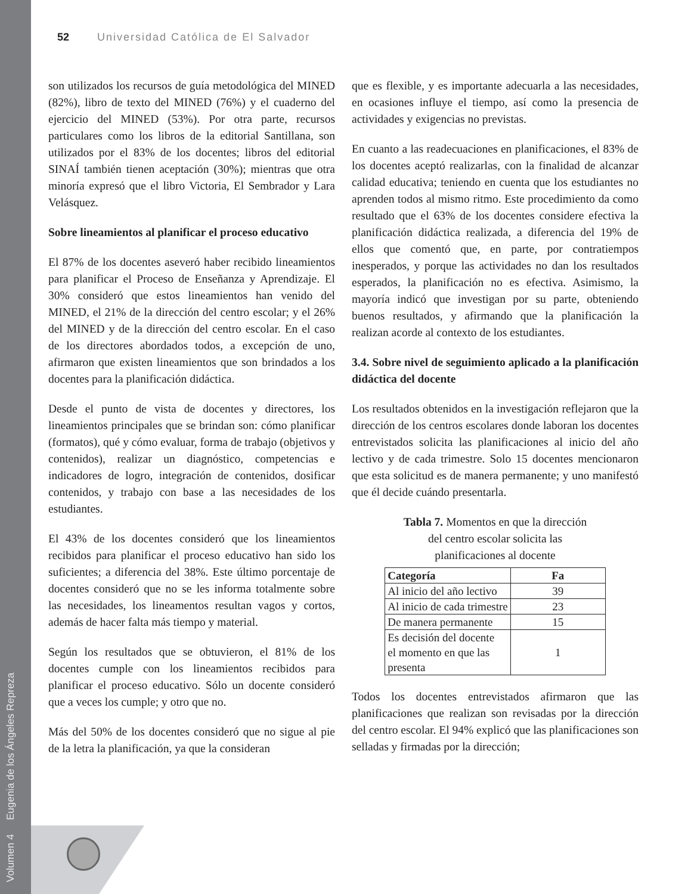Volumen 4 Eugenia de los Ángeles Repreza
52 Universidad Católica de El Salvador
son utilizados los recursos de guía metodológica del MINED (82%), libro de texto del MINED (76%) y el cuaderno del ejercicio del MINED (53%). Por otra parte, recursos particulares como los libros de la editorial Santillana, son utilizados por el 83% de los docentes; libros del editorial SINAÍ también tienen aceptación (30%); mientras que otra minoría expresó que el libro Victoria, El Sembrador y Lara Velásquez.
Sobre lineamientos al planificar el proceso educativo
El 87% de los docentes aseveró haber recibido lineamientos para planificar el Proceso de Enseñanza y Aprendizaje. El 30% consideró que estos lineamientos han venido del MINED, el 21% de la dirección del centro escolar; y el 26% del MINED y de la dirección del centro escolar. En el caso de los directores abordados todos, a excepción de uno, afirmaron que existen lineamientos que son brindados a los docentes para la planificación didáctica.
Desde el punto de vista de docentes y directores, los lineamientos principales que se brindan son: cómo planificar (formatos), qué y cómo evaluar, forma de trabajo (objetivos y contenidos), realizar un diagnóstico, competencias e indicadores de logro, integración de contenidos, dosificar contenidos, y trabajo con base a las necesidades de los estudiantes.
El 43% de los docentes consideró que los lineamientos recibidos para planificar el proceso educativo han sido los suficientes; a diferencia del 38%. Este último porcentaje de docentes consideró que no se les informa totalmente sobre las necesidades, los lineamentos resultan vagos y cortos, además de hacer falta más tiempo y material.
Según los resultados que se obtuvieron, el 81% de los docentes cumple con los lineamientos recibidos para planificar el proceso educativo. Sólo un docente consideró que a veces los cumple; y otro que no.
Más del 50% de los docentes consideró que no sigue al pie de la letra la planificación, ya que la consideran
que es flexible, y es importante adecuarla a las necesidades, en ocasiones influye el tiempo, así como la presencia de actividades y exigencias no previstas.
En cuanto a las readecuaciones en planificaciones, el 83% de los docentes aceptó realizarlas, con la finalidad de alcanzar calidad educativa; teniendo en cuenta que los estudiantes no aprenden todos al mismo ritmo. Este procedimiento da como resultado que el 63% de los docentes considere efectiva la planificación didáctica realizada, a diferencia del 19% de ellos que comentó que, en parte, por contratiempos inesperados, y porque las actividades no dan los resultados esperados, la planificación no es efectiva. Asimismo, la mayoría indicó que investigan por su parte, obteniendo buenos resultados, y afirmando que la planificación la realizan acorde al contexto de los estudiantes.
3.4. Sobre nivel de seguimiento aplicado a la planificación didáctica del docente
Los resultados obtenidos en la investigación reflejaron que la dirección de los centros escolares donde laboran los docentes entrevistados solicita las planificaciones al inicio del año lectivo y de cada trimestre. Solo 15 docentes mencionaron que esta solicitud es de manera permanente; y uno manifestó que él decide cuándo presentarla.
Tabla 7. Momentos en que la dirección
del centro escolar solicita las
planificaciones al docente
| Categoría | Fa |
| --- | --- |
| Al inicio del año lectivo | 39 |
| Al inicio de cada trimestre | 23 |
| De manera permanente | 15 |
| Es decisión del docente el momento en que las presenta | 1 |
Todos los docentes entrevistados afirmaron que las planificaciones que realizan son revisadas por la dirección del centro escolar. El 94% explicó que las planificaciones son selladas y firmadas por la dirección;